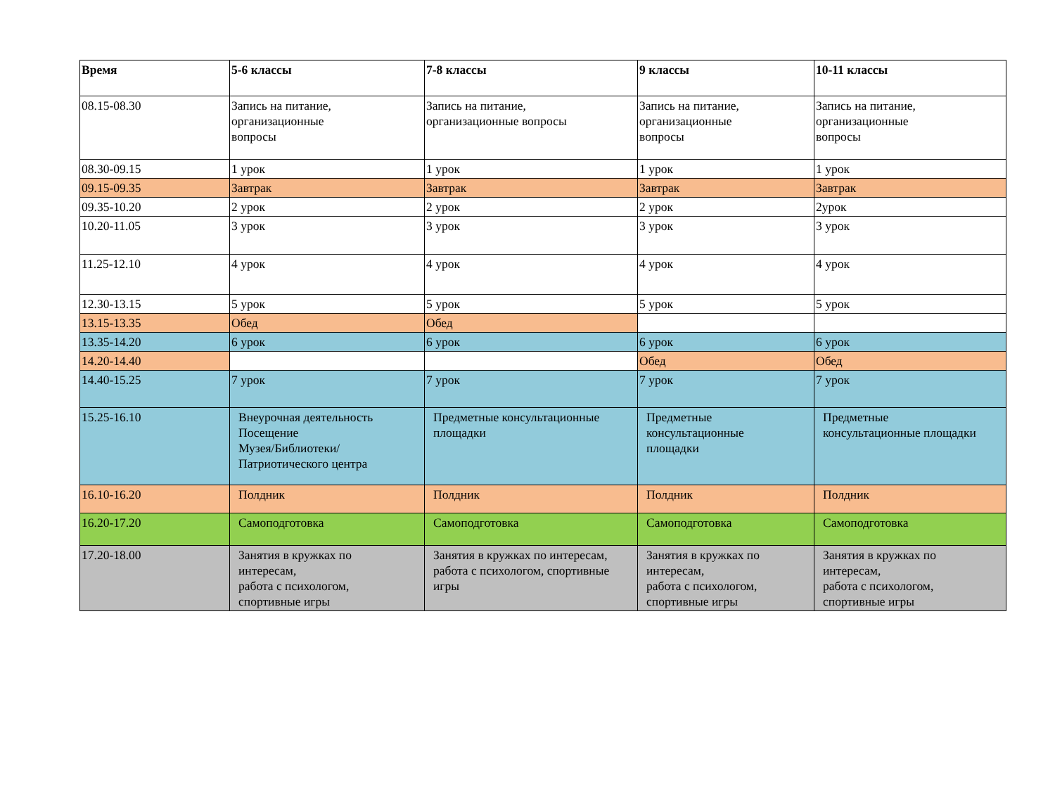| Время | 5-6 классы | 7-8 классы | 9 классы | 10-11 классы |
| --- | --- | --- | --- | --- |
| 08.15-08.30 | Запись на питание, организационные вопросы | Запись на питание, организационные вопросы | Запись на питание, организационные вопросы | Запись на питание, организационные вопросы |
| 08.30-09.15 | 1 урок | 1 урок | 1 урок | 1 урок |
| 09.15-09.35 | Завтрак | Завтрак | Завтрак | Завтрак |
| 09.35-10.20 | 2 урок | 2 урок | 2 урок | 2урок |
| 10.20-11.05 | 3 урок | 3 урок | 3 урок | 3 урок |
| 11.25-12.10 | 4 урок | 4 урок | 4 урок | 4 урок |
| 12.30-13.15 | 5 урок | 5 урок | 5 урок | 5 урок |
| 13.15-13.35 | Обед | Обед | | |
| 13.35-14.20 | 6 урок | 6 урок | 6 урок | 6 урок |
| 14.20-14.40 | | | Обед | Обед |
| 14.40-15.25 | 7 урок | 7 урок | 7 урок | 7 урок |
| 15.25-16.10 | Внеурочная деятельность Посещение Музея/Библиотеки/ Патриотического центра | Предметные консультационные площадки | Предметные консультационные площадки | Предметные консультационные площадки |
| 16.10-16.20 | Полдник | Полдник | Полдник | Полдник |
| 16.20-17.20 | Самоподготовка | Самоподготовка | Самоподготовка | Самоподготовка |
| 17.20-18.00 | Занятия в кружках по интересам, работа с психологом, спортивные игры | Занятия в кружках по интересам, работа с психологом, спортивные игры | Занятия в кружках по интересам, работа с психологом, спортивные игры | Занятия в кружках по интересам, работа с психологом, спортивные игры |